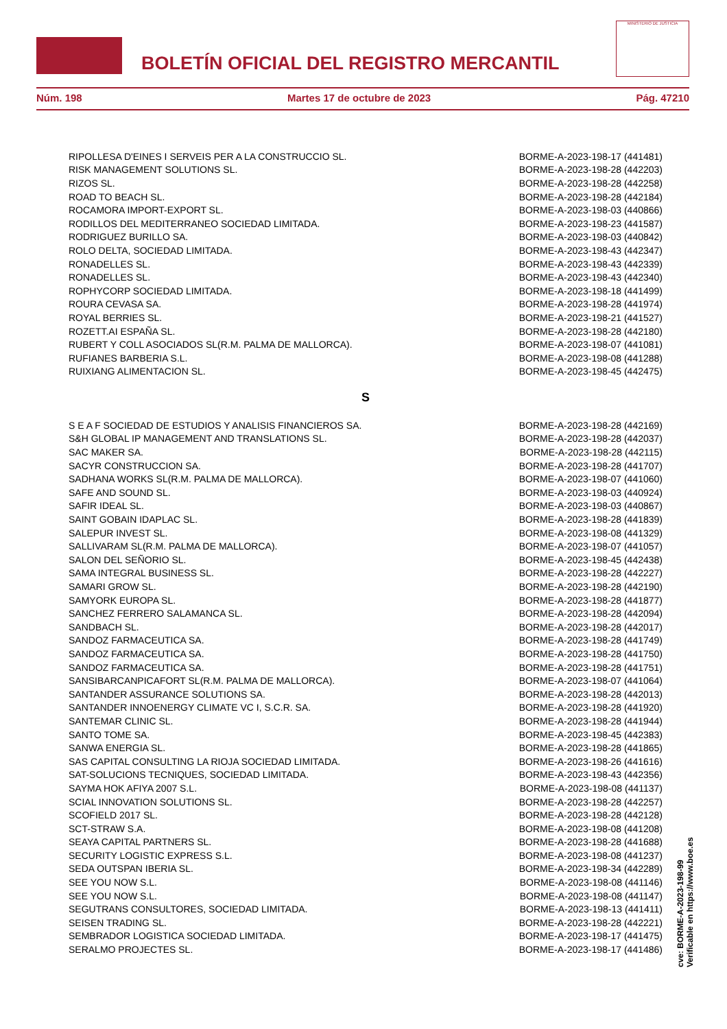BOLETÍN OFICIAL DEL REGISTRO MERCANTIL
MINISTERIO DE JUSTICIA
Núm. 198 Martes 17 de octubre de 2023 Pág. 47210
| RIPOLLESA D'EINES I SERVEIS PER A LA CONSTRUCCIO SL. | BORME-A-2023-198-17 (441481) |
| RISK MANAGEMENT SOLUTIONS SL. | BORME-A-2023-198-28 (442203) |
| RIZOS SL. | BORME-A-2023-198-28 (442258) |
| ROAD TO BEACH SL. | BORME-A-2023-198-28 (442184) |
| ROCAMORA IMPORT-EXPORT SL. | BORME-A-2023-198-03 (440866) |
| RODILLOS DEL MEDITERRANEO SOCIEDAD LIMITADA. | BORME-A-2023-198-23 (441587) |
| RODRIGUEZ BURILLO SA. | BORME-A-2023-198-03 (440842) |
| ROLO DELTA, SOCIEDAD LIMITADA. | BORME-A-2023-198-43 (442347) |
| RONADELLES SL. | BORME-A-2023-198-43 (442339) |
| RONADELLES SL. | BORME-A-2023-198-43 (442340) |
| ROPHYCORP SOCIEDAD LIMITADA. | BORME-A-2023-198-18 (441499) |
| ROURA CEVASA SA. | BORME-A-2023-198-28 (441974) |
| ROYAL BERRIES SL. | BORME-A-2023-198-21 (441527) |
| ROZETT.AI ESPAÑA SL. | BORME-A-2023-198-28 (442180) |
| RUBERT Y COLL ASOCIADOS SL(R.M. PALMA DE MALLORCA). | BORME-A-2023-198-07 (441081) |
| RUFIANES BARBERIA S.L. | BORME-A-2023-198-08 (441288) |
| RUIXIANG ALIMENTACION SL. | BORME-A-2023-198-45 (442475) |
S
| S E A F SOCIEDAD DE ESTUDIOS Y ANALISIS FINANCIEROS SA. | BORME-A-2023-198-28 (442169) |
| S&H GLOBAL IP MANAGEMENT AND TRANSLATIONS SL. | BORME-A-2023-198-28 (442037) |
| SAC MAKER SA. | BORME-A-2023-198-28 (442115) |
| SACYR CONSTRUCCION SA. | BORME-A-2023-198-28 (441707) |
| SADHANA WORKS SL(R.M. PALMA DE MALLORCA). | BORME-A-2023-198-07 (441060) |
| SAFE AND SOUND SL. | BORME-A-2023-198-03 (440924) |
| SAFIR IDEAL SL. | BORME-A-2023-198-03 (440867) |
| SAINT GOBAIN IDAPLAC SL. | BORME-A-2023-198-28 (441839) |
| SALEPUR INVEST SL. | BORME-A-2023-198-08 (441329) |
| SALLIVARAM SL(R.M. PALMA DE MALLORCA). | BORME-A-2023-198-07 (441057) |
| SALON DEL SEÑORIO SL. | BORME-A-2023-198-45 (442438) |
| SAMA INTEGRAL BUSINESS SL. | BORME-A-2023-198-28 (442227) |
| SAMARI GROW SL. | BORME-A-2023-198-28 (442190) |
| SAMYORK EUROPA SL. | BORME-A-2023-198-28 (441877) |
| SANCHEZ FERRERO SALAMANCA SL. | BORME-A-2023-198-28 (442094) |
| SANDBACH SL. | BORME-A-2023-198-28 (442017) |
| SANDOZ FARMACEUTICA SA. | BORME-A-2023-198-28 (441749) |
| SANDOZ FARMACEUTICA SA. | BORME-A-2023-198-28 (441750) |
| SANDOZ FARMACEUTICA SA. | BORME-A-2023-198-28 (441751) |
| SANSIBARCANPICAFORT SL(R.M. PALMA DE MALLORCA). | BORME-A-2023-198-07 (441064) |
| SANTANDER ASSURANCE SOLUTIONS SA. | BORME-A-2023-198-28 (442013) |
| SANTANDER INNOENERGY CLIMATE VC I, S.C.R. SA. | BORME-A-2023-198-28 (441920) |
| SANTEMAR CLINIC SL. | BORME-A-2023-198-28 (441944) |
| SANTO TOME SA. | BORME-A-2023-198-45 (442383) |
| SANWA ENERGIA SL. | BORME-A-2023-198-28 (441865) |
| SAS CAPITAL CONSULTING LA RIOJA SOCIEDAD LIMITADA. | BORME-A-2023-198-26 (441616) |
| SAT-SOLUCIONS TECNIQUES, SOCIEDAD LIMITADA. | BORME-A-2023-198-43 (442356) |
| SAYMA HOK AFIYA 2007 S.L. | BORME-A-2023-198-08 (441137) |
| SCIAL INNOVATION SOLUTIONS SL. | BORME-A-2023-198-28 (442257) |
| SCOFIELD 2017 SL. | BORME-A-2023-198-28 (442128) |
| SCT-STRAW S.A. | BORME-A-2023-198-08 (441208) |
| SEAYA CAPITAL PARTNERS SL. | BORME-A-2023-198-28 (441688) |
| SECURITY LOGISTIC EXPRESS S.L. | BORME-A-2023-198-08 (441237) |
| SEDA OUTSPAN IBERIA SL. | BORME-A-2023-198-34 (442289) |
| SEE YOU NOW S.L. | BORME-A-2023-198-08 (441146) |
| SEE YOU NOW S.L. | BORME-A-2023-198-08 (441147) |
| SEGUTRANS CONSULTORES, SOCIEDAD LIMITADA. | BORME-A-2023-198-13 (441411) |
| SEISEN TRADING SL. | BORME-A-2023-198-28 (442221) |
| SEMBRADOR LOGISTICA SOCIEDAD LIMITADA. | BORME-A-2023-198-17 (441475) |
| SERALMO PROJECTES SL. | BORME-A-2023-198-17 (441486) |
cve: BORME-A-2023-198-99
Verificable en https://www.boe.es